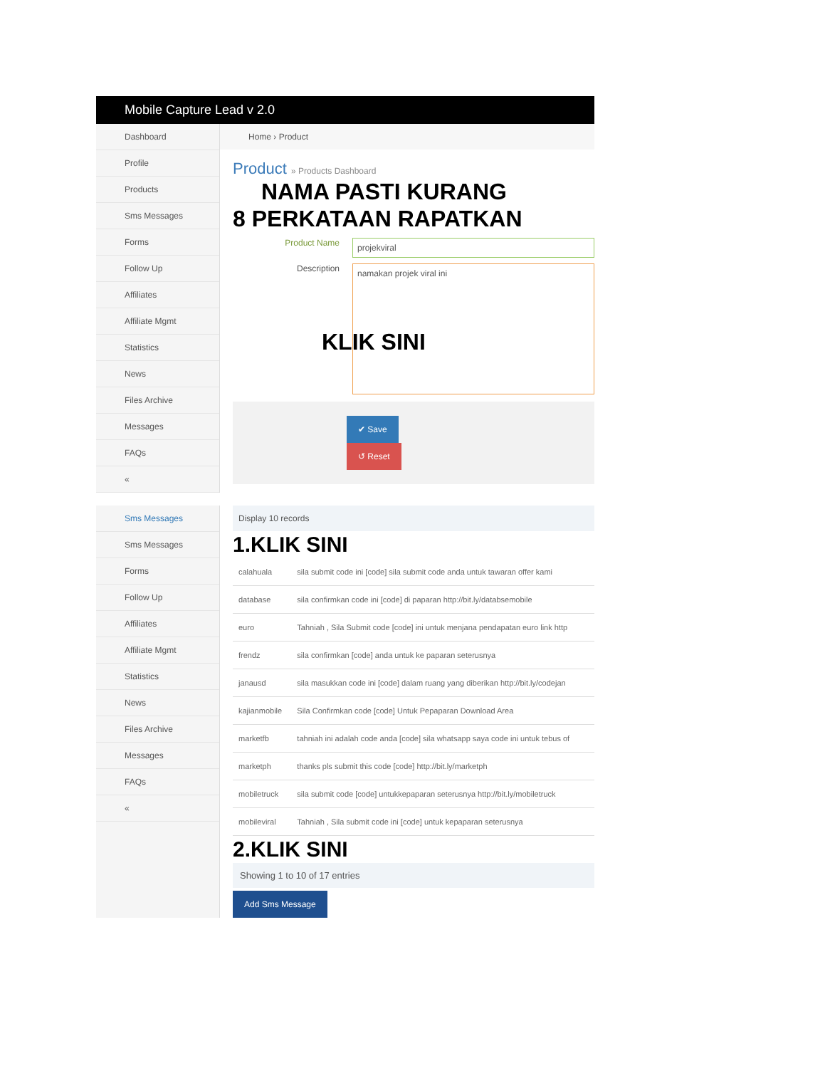Mobile Capture Lead v 2.0
Dashboard
Profile
Products
Sms Messages
Forms
Follow Up
Affiliates
Affiliate Mgmt
Statistics
News
Files Archive
Messages
FAQs
«
Home › Product
Product » Products Dashboard
NAMA PASTI KURANG
8 PERKATAAN RAPATKAN
Product Name projekviral
Description namakan projek viral ini
KLIK SINI
✔ Save ↺ Reset
Sms Messages
Sms Messages
Forms
Follow Up
Affiliates
Affiliate Mgmt
Statistics
News
Files Archive
Messages
FAQs
«
Display 10 records
1.KLIK SINI
| calahuala | sila submit code ini [code] sila submit code anda untuk tawaran offer kami |
| database | sila confirmkan code ini [code] di paparan http://bit.ly/databsemobile |
| euro | Tahniah , Sila Submit code [code] ini untuk menjana pendapatan euro link http |
| frendz | sila confirmkan [code] anda untuk ke paparan seterusnya |
| janausd | sila masukkan code ini [code] dalam ruang yang diberikan http://bit.ly/codejan |
| kajianmobile | Sila Confirmkan code [code] Untuk Pepaparan Download Area |
| marketfb | tahniah ini adalah code anda [code] sila whatsapp saya code ini untuk tebus of |
| marketph | thanks pls submit this code [code] http://bit.ly/marketph |
| mobiletruck | sila submit code [code] untukkepaparan seterusnya http://bit.ly/mobiletruck |
| mobileviral | Tahniah , Sila submit code ini [code] untuk kepaparan seterusnya |
2.KLIK SINI
Showing 1 to 10 of 17 entries
Add Sms Message